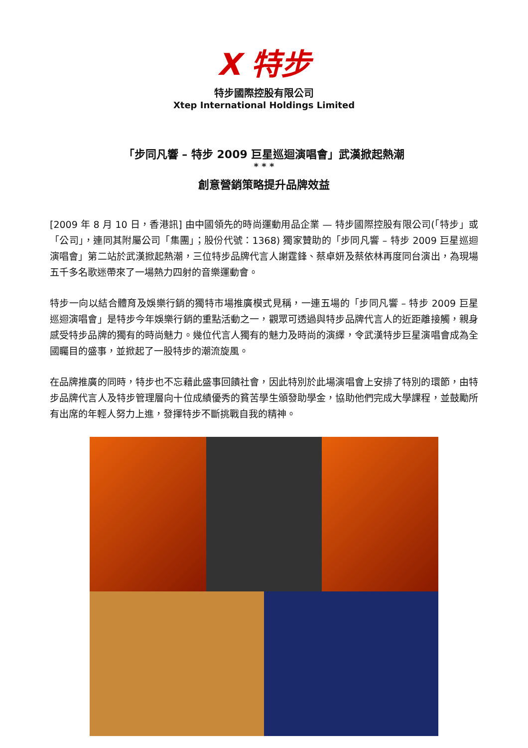X 特步
特步國際控股有限公司
Xtep International Holdings Limited
「步同凡響 – 特步 2009 巨星巡迴演唱會」武漢掀起熱潮
* * *
創意營銷策略提升品牌效益
[2009 年 8 月 10 日，香港訊] 由中國領先的時尚運動用品企業 — 特步國際控股有限公司(「特步」或「公司」，連同其附屬公司「集團」；股份代號：1368) 獨家贊助的「步同凡響 – 特步 2009 巨星巡迴演唱會」第二站於武漢掀起熱潮，三位特步品牌代言人謝霆鋒、蔡卓妍及蔡依林再度同台演出，為現場五千多名歌迷帶來了一場熱力四射的音樂運動會。
特步一向以結合體育及娛樂行銷的獨特市場推廣模式見稱，一連五場的「步同凡響 – 特步 2009 巨星巡迴演唱會」是特步今年娛樂行銷的重點活動之一，觀眾可透過與特步品牌代言人的近距離接觸，親身感受特步品牌的獨有的時尚魅力。幾位代言人獨有的魅力及時尚的演繹，令武漢特步巨星演唱會成為全國矚目的盛事，並掀起了一股特步的潮流旋風。
在品牌推廣的同時，特步也不忘藉此盛事回饋社會，因此特別於此場演唱會上安排了特別的環節，由特步品牌代言人及特步管理層向十位成績優秀的貧苦學生頒發助學金，協助他們完成大學課程，並鼓勵所有出席的年輕人努力上進，發揮特步不斷挑戰自我的精神。